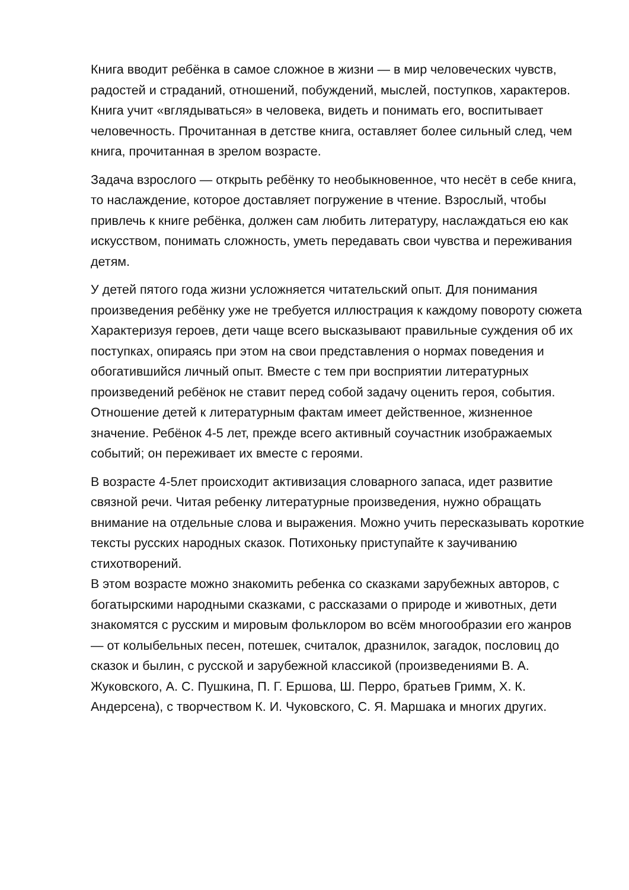Книга вводит ребёнка в самое сложное в жизни — в мир человеческих чувств, радостей и страданий, отношений, побуждений, мыслей, поступков, характеров. Книга учит «вглядываться» в человека, видеть и понимать его, воспитывает человечность. Прочитанная в детстве книга, оставляет более сильный след, чем книга, прочитанная в зрелом возрасте.
Задача взрослого — открыть ребёнку то необыкновенное, что несёт в себе книга, то наслаждение, которое доставляет погружение в чтение. Взрослый, чтобы привлечь к книге ребёнка, должен сам любить литературу, наслаждаться ею как искусством, понимать сложность, уметь передавать свои чувства и переживания детям.
У детей пятого года жизни усложняется читательский опыт. Для понимания произведения ребёнку уже не требуется иллюстрация к каждому повороту сюжета Характеризуя героев, дети чаще всего высказывают правильные суждения об их поступках, опираясь при этом на свои представления о нормах поведения и обогатившийся личный опыт. Вместе с тем при восприятии литературных произведений ребёнок не ставит перед собой задачу оценить героя, события. Отношение детей к литературным фактам имеет действенное, жизненное значение. Ребёнок 4-5 лет, прежде всего активный соучастник изображаемых событий; он переживает их вместе с героями.
В возрасте 4-5лет происходит активизация словарного запаса, идет развитие связной речи. Читая ребенку литературные произведения, нужно обращать внимание на отдельные слова и выражения. Можно учить пересказывать короткие тексты русских народных сказок. Потихоньку приступайте к заучиванию стихотворений.
В этом возрасте можно знакомить ребенка со сказками зарубежных авторов, с богатырскими народными сказками, с рассказами о природе и животных, дети знакомятся с русским и мировым фольклором во всём многообразии его жанров — от колыбельных песен, потешек, считалок, дразнилок, загадок, пословиц до сказок и былин, с русской и зарубежной классикой (произведениями В. А. Жуковского, А. С. Пушкина, П. Г. Ершова, Ш. Перро, братьев Гримм, Х. К. Андерсена), с творчеством К. И. Чуковского, С. Я. Маршака и многих других.